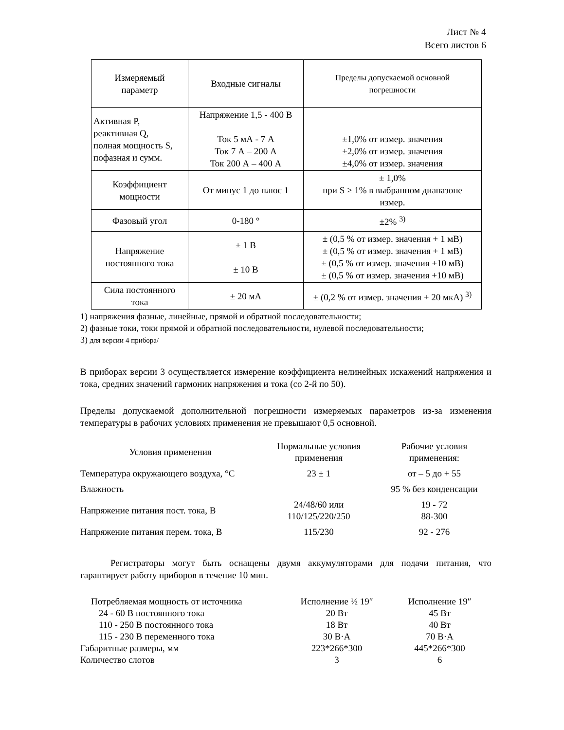Лист № 4
Всего листов 6
| Измеряемый параметр | Входные сигналы | Пределы допускаемой основной погрешности |
| Активная P, реактивная Q, полная мощность S, пофазная и сумм. | Напряжение 1,5 - 400 В Ток 5 мА - 7 А Ток 7 А – 200 А Ток 200 А – 400 А | ±1,0% от измер. значения ±2,0% от измер. значения ±4,0% от измер. значения |
| Коэффициент мощности | От минус 1 до плюс 1 | ± 1,0% при S ≥ 1% в выбранном диапазоне измер. |
| Фазовый угол | 0-180 ° | ±2% <sup>3)</sup> |
| Напряжение постоянного тока | ± 1 В ± 10 В | ± (0,5 % от измер. значения + 1 мВ) ± (0,5 % от измер. значения + 1 мВ) ± (0,5 % от измер. значения +10 мВ) ± (0,5 % от измер. значения +10 мВ) |
| Сила постоянного тока | ± 20 мА | ± (0,2 % от измер. значения + 20 мкА) <sup>3)</sup> |
1) напряжения фазные, линейные, прямой и обратной последовательности;
2) фазные токи, токи прямой и обратной последовательности, нулевой последовательности;
3) для версии 4 прибора/
В приборах версии 3 осуществляется измерение коэффициента нелинейных искажений напряжения и тока, средних значений гармоник напряжения и тока (со 2-й по 50).
Пределы допускаемой дополнительной погрешности измеряемых параметров из-за изменения температуры в рабочих условиях применения не превышают 0,5 основной.
| Условия применения | Нормальные условия применения | Рабочие условия применения: |
| Температура окружающего воздуха, °С | 23 ± 1 | от – 5 до + 55 |
| Влажность | | 95 % без конденсации |
| Напряжение питания пост. тока, В | 24/48/60 или 110/125/220/250 | 19 - 72 88-300 |
| Напряжение питания перем. тока, В | 115/230 | 92 - 276 |
Регистраторы могут быть оснащены двумя аккумуляторами для подачи питания, что гарантирует работу приборов в течение 10 мин.
| Потребляемая мощность от источника | Исполнение ½ 19″ | Исполнение 19″ |
| 24 - 60 В постоянного тока | 20 Вт | 45 Вт |
| 110 - 250 В постоянного тока | 18 Вт | 40 Вт |
| 115 - 230 В переменного тока | 30 В·А | 70 В·А |
| Габаритные размеры, мм | 223*266*300 | 445*266*300 |
| Количество слотов | 3 | 6 |